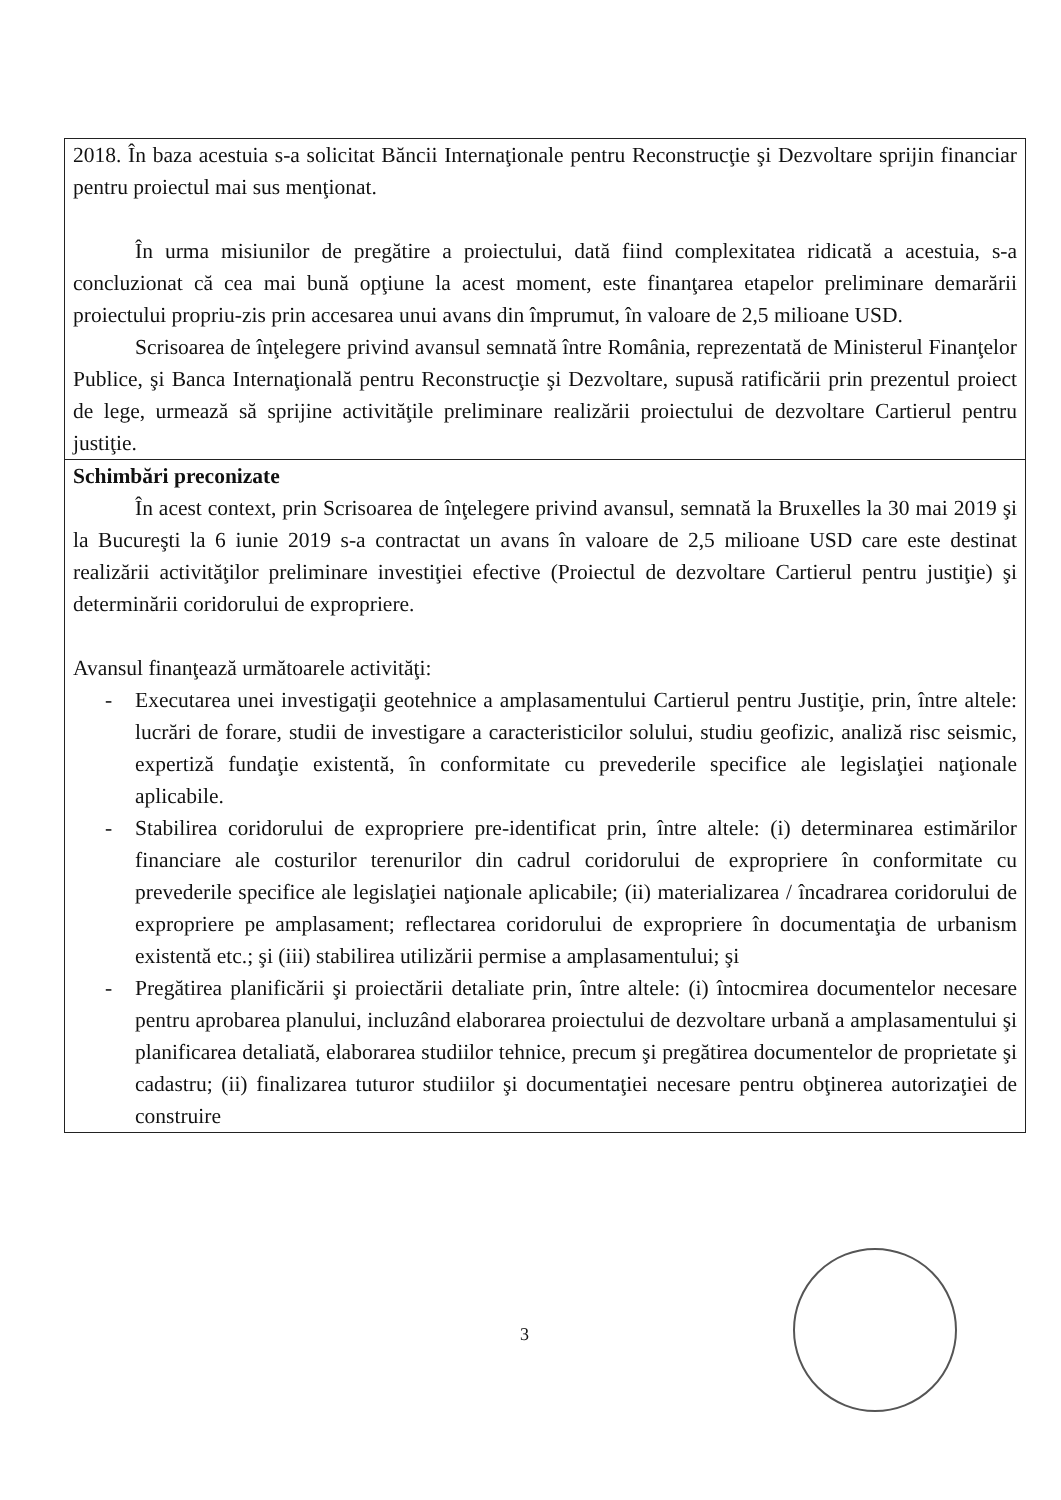| 2018. În baza acestuia s-a solicitat Băncii Internaţionale pentru Reconstrucţie şi Dezvoltare sprijin financiar pentru proiectul mai sus menţionat. În urma misiunilor de pregătire a proiectului, dată fiind complexitatea ridicată a acestuia, s-a concluzionat că cea mai bună opţiune la acest moment, este finanţarea etapelor preliminare demarării proiectului propriu-zis prin accesarea unui avans din împrumut, în valoare de 2,5 milioane USD. Scrisoarea de înţelegere privind avansul semnată între România, reprezentată de Ministerul Finanţelor Publice, şi Banca Internaţională pentru Reconstrucţie şi Dezvoltare, supusă ratificării prin prezentul proiect de lege, urmează să sprijine activităţile preliminare realizării proiectului de dezvoltare Cartierul pentru justiţie. |
| Schimbări preconizate În acest context, prin Scrisoarea de înţelegere privind avansul, semnată la Bruxelles la 30 mai 2019 şi la Bucureşti la 6 iunie 2019 s-a contractat un avans în valoare de 2,5 milioane USD care este destinat realizării activităţilor preliminare investiţiei efective (Proiectul de dezvoltare Cartierul pentru justiţie) şi determinării coridorului de expropriere. Avansul finanţează următoarele activităţi: - Executarea unei investigaţii geotehnice a amplasamentului Cartierul pentru Justiţie, prin, între altele: lucrări de forare, studii de investigare a caracteristicilor solului, studiu geofizic, analiză risc seismic, expertiză fundaţie existentă, în conformitate cu prevederile specifice ale legislaţiei naţionale aplicabile. - Stabilirea coridorului de expropriere pre-identificat prin, între altele: (i) determinarea estimărilor financiare ale costurilor terenurilor din cadrul coridorului de expropriere în conformitate cu prevederile specifice ale legislaţiei naţionale aplicabile; (ii) materializarea / încadrarea coridorului de expropriere pe amplasament; reflectarea coridorului de expropriere în documentaţia de urbanism existentă etc.; şi (iii) stabilirea utilizării permise a amplasamentului; şi - Pregătirea planificării şi proiectării detaliate prin, între altele: (i) întocmirea documentelor necesare pentru aprobarea planului, incluzând elaborarea proiectului de dezvoltare urbană a amplasamentului şi planificarea detaliată, elaborarea studiilor tehnice, precum şi pregătirea documentelor de proprietate şi cadastru; (ii) finalizarea tuturor studiilor şi documentaţiei necesare pentru obţinerea autorizaţiei de construire |
3